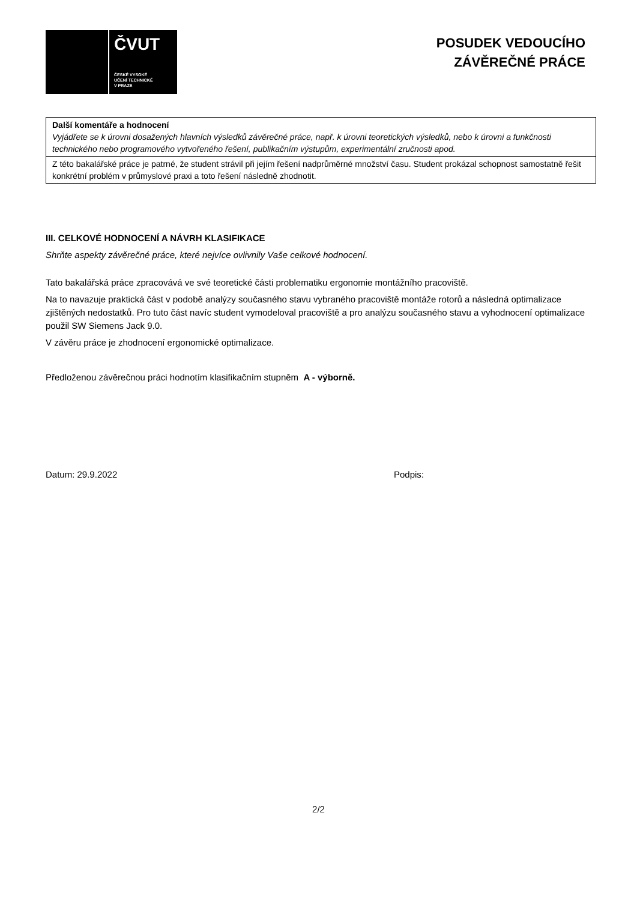ČVUT
ČESKÉ VYSOKÉ
UČENÍ TECHNICKÉ
V PRAZE
POSUDEK VEDOUCÍHO
ZÁVĚREČNÉ PRÁCE
| Další komentáře a hodnocení Vyjádřete se k úrovni dosažených hlavních výsledků závěrečné práce, např. k úrovni teoretických výsledků, nebo k úrovni a funkčnosti technického nebo programového vytvořeného řešení, publikačním výstupům, experimentální zručnosti apod. |
| Z této bakalářské práce je patrné, že student strávil při jejím řešení nadprůměrné množství času. Student prokázal schopnost samostatně řešit konkrétní problém v průmyslové praxi a toto řešení následně zhodnotit. |
III. CELKOVÉ HODNOCENÍ A NÁVRH KLASIFIKACE
Shrňte aspekty závěrečné práce, které nejvíce ovlivnily Vaše celkové hodnocení.
Tato bakalářská práce zpracovává ve své teoretické části problematiku ergonomie montážního pracoviště.
Na to navazuje praktická část v podobě analýzy současného stavu vybraného pracoviště montáže rotorů a následná optimalizace zjištěných nedostatků. Pro tuto část navíc student vymodeloval pracoviště a pro analýzu současného stavu a vyhodnocení optimalizace použil SW Siemens Jack 9.0.
V závěru práce je zhodnocení ergonomické optimalizace.
Předloženou závěrečnou práci hodnotím klasifikačním stupněm A - výborně.
Datum: 29.9.2022 Podpis:
2/2